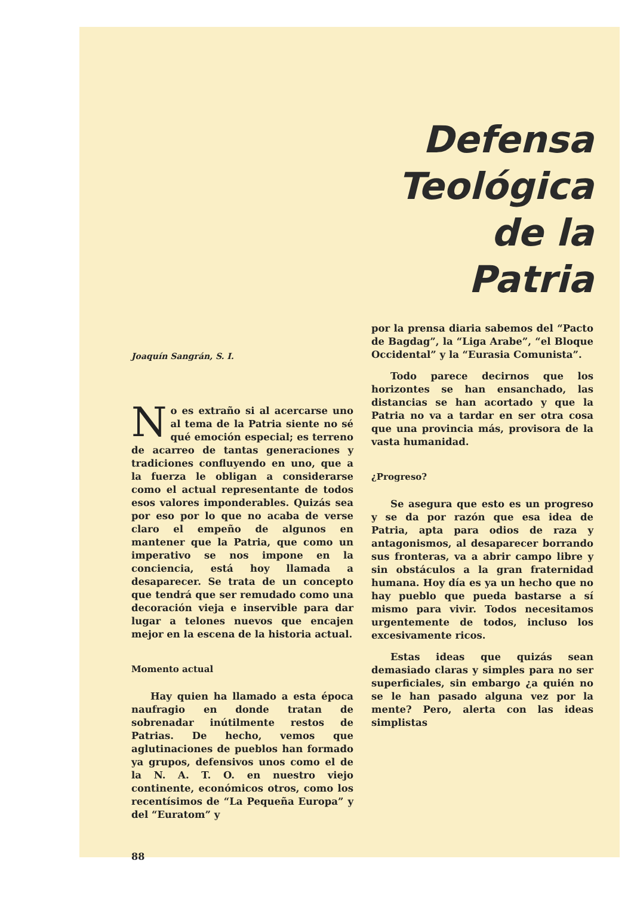Joaquín Sangrán, S. I.
No es extraño si al acercarse uno al tema de la Patria siente no sé qué emoción especial; es terreno de acarreo de tantas generaciones y tradiciones confluyendo en uno, que a la fuerza le obligan a considerarse como el actual representante de todos esos valores imponderables. Quizás sea por eso por lo que no acaba de verse claro el empeño de algunos en mantener que la Patria, que como un imperativo se nos impone en la conciencia, está hoy llamada a desaparecer. Se trata de un concepto que tendrá que ser remudado como una decoración vieja e inservible para dar lugar a telones nuevos que encajen mejor en la escena de la historia actual.
Momento actual
Hay quien ha llamado a esta época naufragio en donde tratan de sobrenadar inútilmente restos de Patrias. De hecho, vemos que aglutinaciones de pueblos han formado ya grupos, defensivos unos como el de la N. A. T. O. en nuestro viejo continente, económicos otros, como los recentísimos de “La Pequeña Europa” y del “Euratom” y
88
Defensa
Teológica
de la
Patria
por la prensa diaria sabemos del “Pacto de Bagdag”, la “Liga Arabe”, “el Bloque Occidental” y la “Eurasia Comunista”.
Todo parece decirnos que los horizontes se han ensanchado, las distancias se han acortado y que la Patria no va a tardar en ser otra cosa que una provincia más, provisora de la vasta humanidad.
¿Progreso?
Se asegura que esto es un progreso y se da por razón que esa idea de Patria, apta para odios de raza y antagonismos, al desaparecer borrando sus fronteras, va a abrir campo libre y sin obstáculos a la gran fraternidad humana. Hoy día es ya un hecho que no hay pueblo que pueda bastarse a sí mismo para vivir. Todos necesitamos urgentemente de todos, incluso los excesivamente ricos.
Estas ideas que quizás sean demasiado claras y simples para no ser superficiales, sin embargo ¿a quién no se le han pasado alguna vez por la mente? Pero, alerta con las ideas simplistas